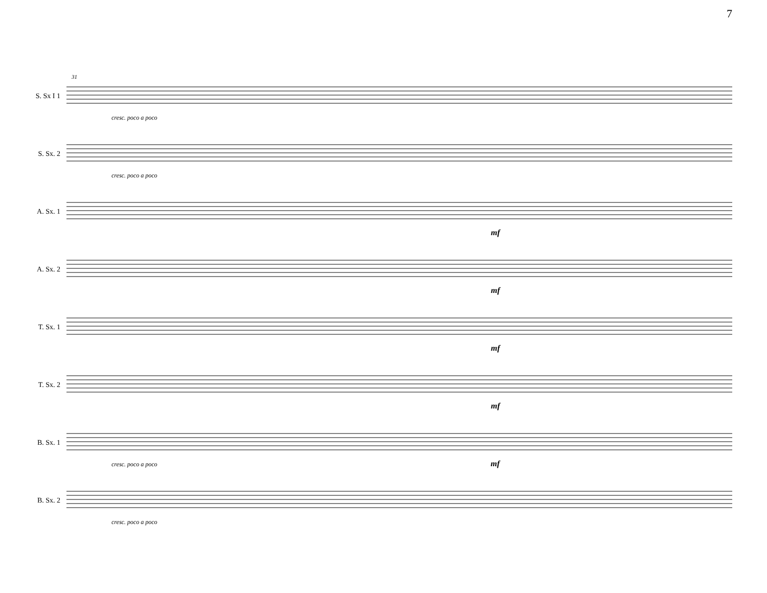7
S. Sx I 1
31 cresc. poco a poco
S. Sx. 2
cresc. poco a poco
A. Sx. 1
mf
A. Sx. 2
mf
T. Sx. 1
mf
T. Sx. 2
mf
B. Sx. 1
cresc. poco a poco mf
B. Sx. 2
cresc. poco a poco